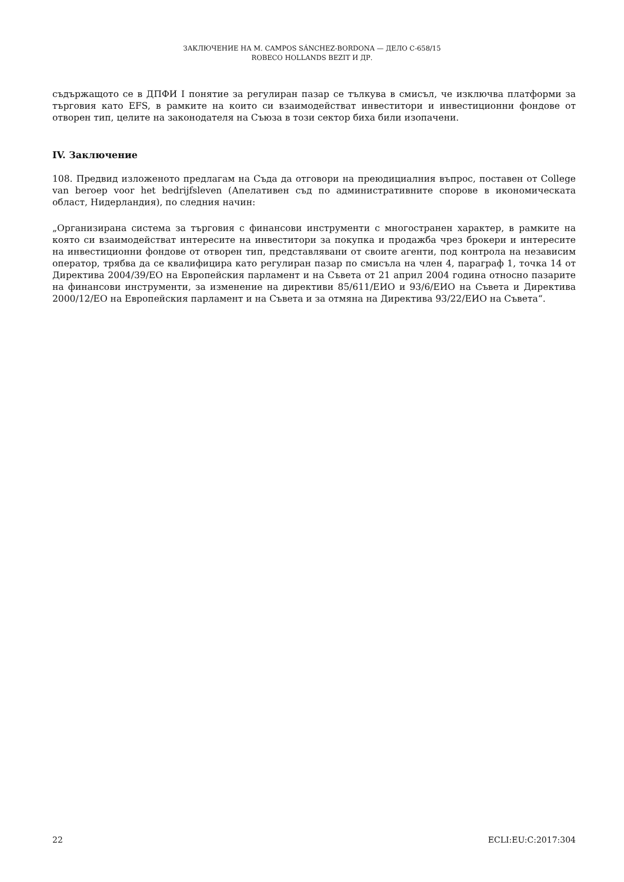ЗАКЛЮЧЕНИЕ НА M. CAMPOS SÁNCHEZ-BORDONA — ДЕЛО C-658/15
ROBECO HOLLANDS BEZIT И ДР.
съдържащото се в ДПФИ I понятие за регулиран пазар се тълкува в смисъл, че изключва платформи за търговия като EFS, в рамките на които си взаимодействат инвеститори и инвестиционни фондове от отворен тип, целите на законодателя на Съюза в този сектор биха били изопачени.
IV. Заключение
108. Предвид изложеното предлагам на Съда да отговори на преюдициалния въпрос, поставен от College van beroep voor het bedrijfsleven (Апелативен съд по административните спорове в икономическата област, Нидерландия), по следния начин:
„Организирана система за търговия с финансови инструменти с многостранен характер, в рамките на която си взаимодействат интересите на инвеститори за покупка и продажба чрез брокери и интересите на инвестиционни фондове от отворен тип, представлявани от своите агенти, под контрола на независим оператор, трябва да се квалифицира като регулиран пазар по смисъла на член 4, параграф 1, точка 14 от Директива 2004/39/ЕО на Европейския парламент и на Съвета от 21 април 2004 година относно пазарите на финансови инструменти, за изменение на директиви 85/611/ЕИО и 93/6/ЕИО на Съвета и Директива 2000/12/ЕО на Европейския парламент и на Съвета и за отмяна на Директива 93/22/ЕИО на Съвета“.
22 ECLI:EU:C:2017:304